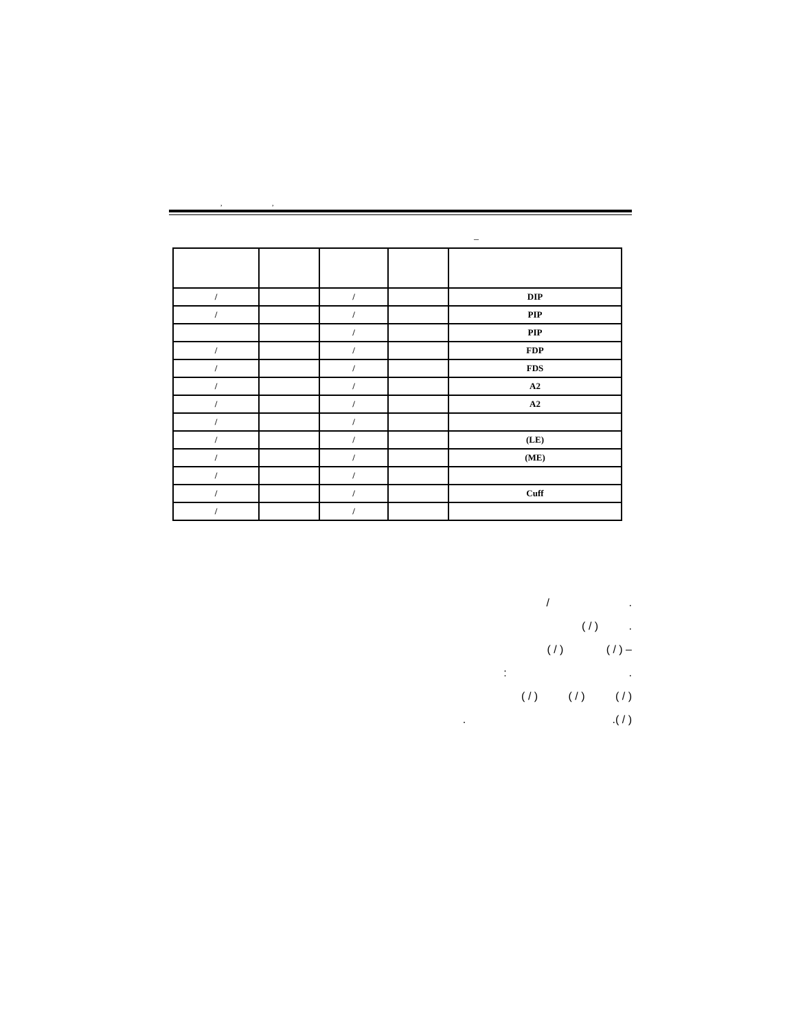, ,
–
| / | | / | | DIP |
| / | | / | | PIP |
| | | / | | PIP |
| / | | / | | FDP |
| / | | / | | FDS |
| / | | / | | A2 |
| / | | / | | A2 |
| / | | / | | |
| / | | / | | (LE) |
| / | | / | | (ME) |
| / | | / | | |
| / | | / | | Cuff |
| / | | / | | |
. /
. ( / )
– ( / ) ( / )
. :
( / ) ( / ) ( / )
( / ). .